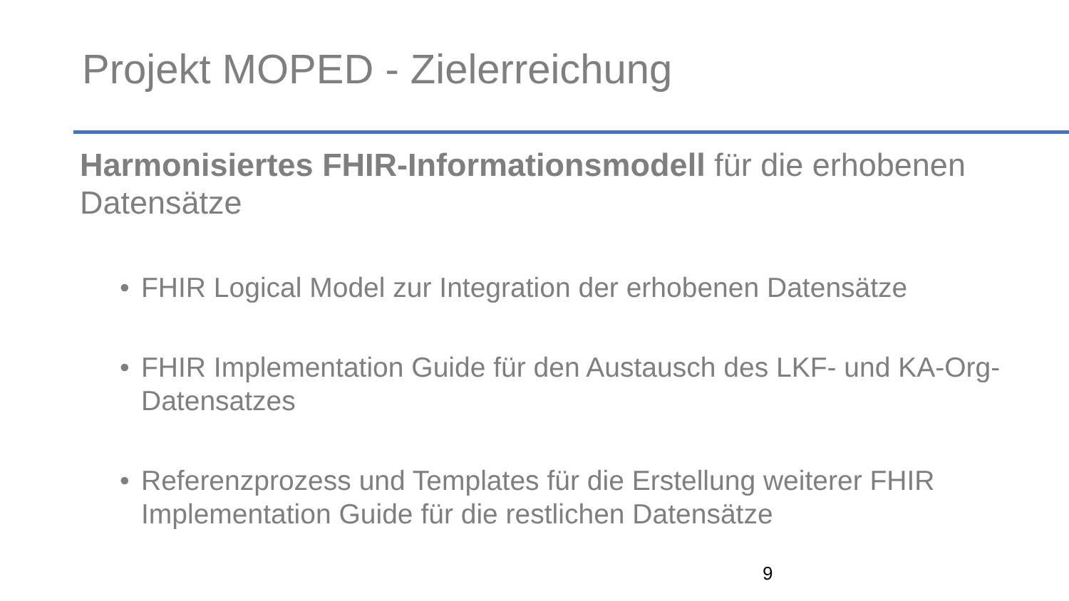Projekt MOPED - Zielerreichung
Harmonisiertes FHIR-Informationsmodell für die erhobenen Datensätze
• FHIR Logical Model zur Integration der erhobenen Datensätze
• FHIR Implementation Guide für den Austausch des LKF- und KA-Org-Datensatzes
• Referenzprozess und Templates für die Erstellung weiterer FHIR Implementation Guide für die restlichen Datensätze
9